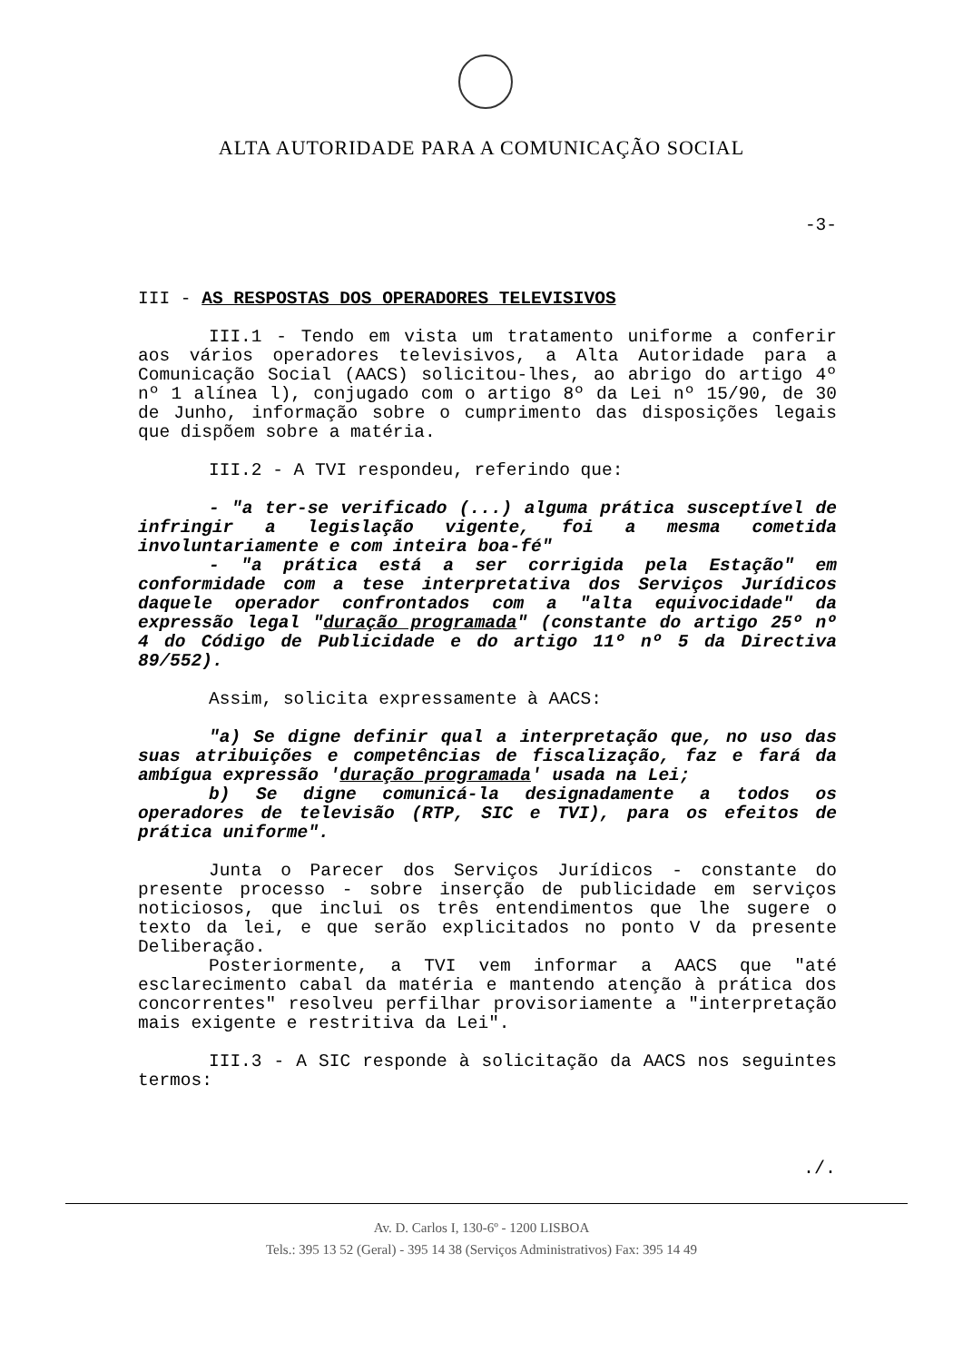ALTA AUTORIDADE PARA A COMUNICAÇÃO SOCIAL
-3-
III - AS RESPOSTAS DOS OPERADORES TELEVISIVOS
III.1 - Tendo em vista um tratamento uniforme a conferir aos vários operadores televisivos, a Alta Autoridade para a Comunicação Social (AACS) solicitou-lhes, ao abrigo do artigo 4º nº 1 alínea l), conjugado com o artigo 8º da Lei nº 15/90, de 30 de Junho, informação sobre o cumprimento das disposições legais que dispõem sobre a matéria.
III.2 - A TVI respondeu, referindo que:
- "a ter-se verificado (...) alguma prática susceptível de infringir a legislação vigente, foi a mesma cometida involuntariamente e com inteira boa-fé"
- "a prática está a ser corrigida pela Estação" em conformidade com a tese interpretativa dos Serviços Jurídicos daquele operador confrontados com a "alta equivocidade" da expressão legal "duração programada" (constante do artigo 25º nº 4 do Código de Publicidade e do artigo 11º nº 5 da Directiva 89/552).
Assim, solicita expressamente à AACS:
"a) Se digne definir qual a interpretação que, no uso das suas atribuições e competências de fiscalização, faz e fará da ambígua expressão 'duração programada' usada na Lei;
b) Se digne comunicá-la designadamente a todos os operadores de televisão (RTP, SIC e TVI), para os efeitos de prática uniforme".
Junta o Parecer dos Serviços Jurídicos - constante do presente processo - sobre inserção de publicidade em serviços noticiosos, que inclui os três entendimentos que lhe sugere o texto da lei, e que serão explicitados no ponto V da presente Deliberação.
Posteriormente, a TVI vem informar a AACS que "até esclarecimento cabal da matéria e mantendo atenção à prática dos concorrentes" resolveu perfilhar provisoriamente a "interpretação mais exigente e restritiva da Lei".
III.3 - A SIC responde à solicitação da AACS nos seguintes termos:
./.
Av. D. Carlos I, 130-6º - 1200 LISBOA
Tels.: 395 13 52 (Geral) - 395 14 38 (Serviços Administrativos) Fax: 395 14 49